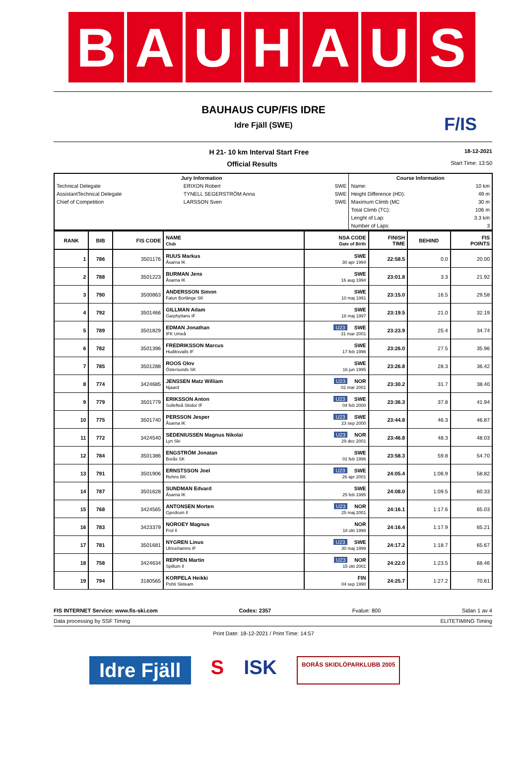B A U H A U S
BAUHAUS CUP/FIS IDRE
Idre Fjäll (SWE)
F/IS
H 21- 10 km Interval Start Free 18-12-2021
Official Results Start Time: 13:50
| Jury Information | | | Course Information | |
| --- | --- | --- | --- | --- |
| Technical Delegate | ERIXON Robert | SWE | Name: | 10 km |
| AssistantTechnical Delegate | TYNELL SEGERSTRÖM Anna | SWE | Height Difference (HD): | 49 m |
| Chief of Competition | LARSSON Sven | SWE | Maximum Climb (MC | 30 m |
| | | | Total Climb (TC): | 106 m |
| | | | Lenght of Lap: | 3.3 km |
| | | | Number of Laps: | 3 |
| RANK | BIB | FIS CODE | NAME Club | NSA CODE Date of Birth | FINISH TIME | BEHIND | FIS POINTS |
| --- | --- | --- | --- | --- | --- | --- | --- |
| 1 | 786 | 3501176 | RUUS Markus Åsarna IK | SWE 30 apr 1994 | 22:58.5 | 0.0 | 20.00 |
| 2 | 788 | 3501223 | BURMAN Jens Åsarna IK | SWE 16 aug 1994 | 23:01.8 | 3.3 | 21.92 |
| 3 | 790 | 3500863 | ANDERSSON Simon Falun Borlänge SK | SWE 10 maj 1991 | 23:15.0 | 16.5 | 29.58 |
| 4 | 792 | 3501466 | GILLMAN Adam Garphyttans IF | SWE 18 maj 1997 | 23:19.5 | 21.0 | 32.19 |
| 5 | 789 | 3501829 | EDMAN Jonathan IFK Umeå | U23 SWE 31 mar 2001 | 23:23.9 | 25.4 | 34.74 |
| 6 | 782 | 3501396 | FREDRIKSSON Marcus Hudiksvalls IF | SWE 17 feb 1996 | 23:26.0 | 27.5 | 35.96 |
| 7 | 785 | 3501288 | ROOS Olov Östersunds SK | SWE 16 jun 1995 | 23:26.8 | 28.3 | 36.42 |
| 8 | 774 | 3424685 | JENSSEN Matz William Njaard | U23 NOR 02 mar 2001 | 23:30.2 | 31.7 | 38.40 |
| 9 | 779 | 3501779 | ERIKSSON Anton Sollefteå Skidor IF | U23 SWE 04 feb 2000 | 23:36.3 | 37.8 | 41.94 |
| 10 | 775 | 3501740 | PERSSON Jesper Åsarna IK | U23 SWE 23 sep 2000 | 23:44.8 | 46.3 | 46.87 |
| 11 | 772 | 3424540 | SEDENIUSSEN Magnus Nikolai Lyn Ski | U23 NOR 29 dec 2001 | 23:46.8 | 48.3 | 48.03 |
| 12 | 784 | 3501386 | ENGSTRÖM Jonatan Borås SK | SWE 01 feb 1996 | 23:58.3 | 59.8 | 54.70 |
| 13 | 791 | 3501906 | ERNSTSSON Joel Rehns BK | U23 SWE 26 apr 2001 | 24:05.4 | 1:06.9 | 58.82 |
| 14 | 787 | 3501628 | SUNDMAN Edvard Åsarna IK | SWE 25 feb 1995 | 24:08.0 | 1:09.5 | 60.33 |
| 15 | 768 | 3424565 | ANTONSEN Morten Gjerdrum Il | U23 NOR 25 maj 2001 | 24:16.1 | 1:17.6 | 65.03 |
| 16 | 783 | 3423379 | NOROEY Magnus Frol Il | NOR 18 okt 1998 | 24:16.4 | 1:17.9 | 65.21 |
| 17 | 781 | 3501681 | NYGREN Linus Ulricehamns IF | U23 SWE 30 maj 1999 | 24:17.2 | 1:18.7 | 65.67 |
| 18 | 758 | 3424634 | REPPEN Martin Spillum Il | U23 NOR 15 okt 2001 | 24:22.0 | 1:23.5 | 68.46 |
| 19 | 794 | 3180565 | KORPELA Heikki Pohti Skiteam | FIN 04 sep 1990 | 24:25.7 | 1:27.2 | 70.61 |
FIS INTERNET Service: www.fis-ski.com Codex: 2357 Fvalue: 800 Sidan 1 av 4
Data processing by SSF Timing ELITETIMING Timing
Print Date: 18-12-2021 / Print Time: 14:57
Idre Fjäll S ISK BORÅS SKIDLÖPARKLUBB 2005